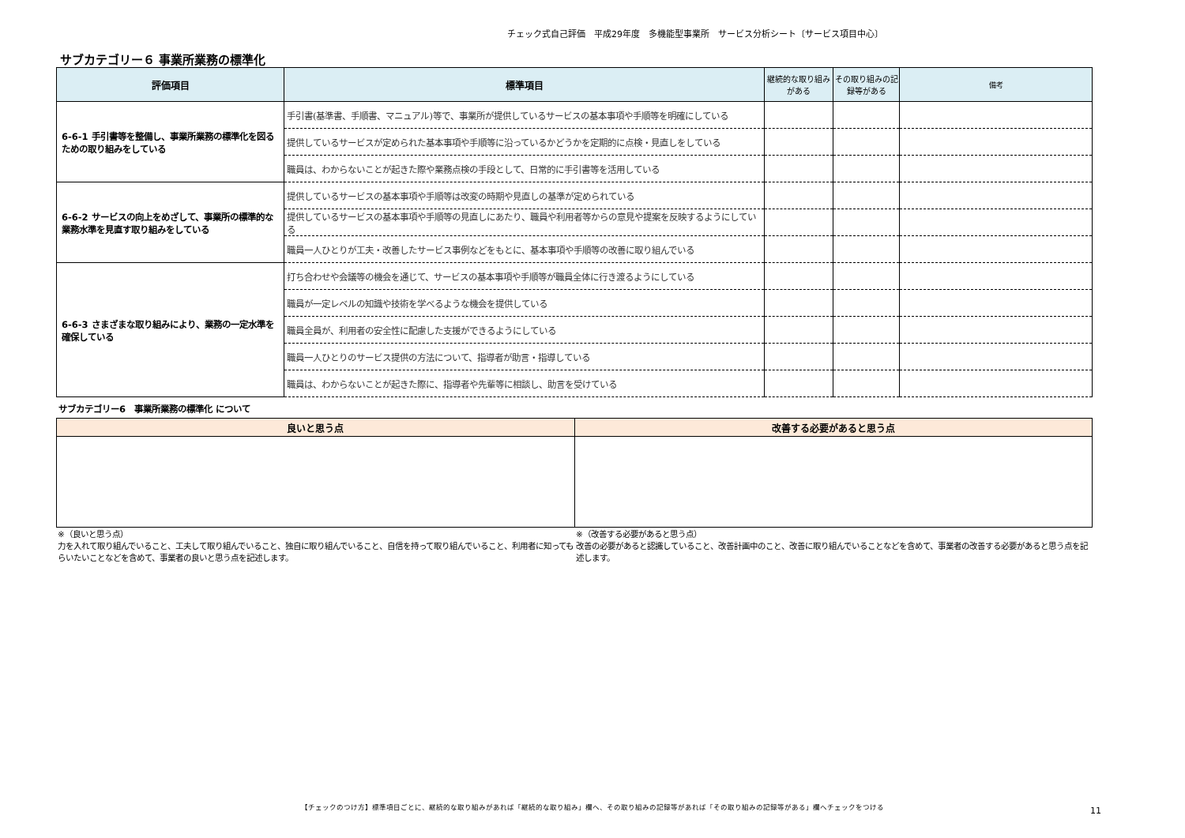チェック式自己評価　平成29年度　多機能型事業所　サービス分析シート〔サービス項目中心〕
サブカテゴリー６ 事業所業務の標準化
| 評価項目 | 標準項目 | 継続的な取り組みがある | その取り組みの記録等がある | 備考 |
| --- | --- | --- | --- | --- |
| 6-6-1 手引書等を整備し、事業所業務の標準化を図るための取り組みをしている | 手引書(基準書、手順書、マニュアル)等で、事業所が提供しているサービスの基本事項や手順等を明確にしている | | | |
| | 提供しているサービスが定められた基本事項や手順等に沿っているかどうかを定期的に点検・見直しをしている | | | |
| | 職員は、わからないことが起きた際や業務点検の手段として、日常的に手引書等を活用している | | | |
| 6-6-2 サービスの向上をめざして、事業所の標準的な業務水準を見直す取り組みをしている | 提供しているサービスの基本事項や手順等は改変の時期や見直しの基準が定められている | | | |
| | 提供しているサービスの基本事項や手順等の見直しにあたり、職員や利用者等からの意見や提案を反映するようにしている | | | |
| | 職員一人ひとりが工夫・改善したサービス事例などをもとに、基本事項や手順等の改善に取り組んでいる | | | |
| 6-6-3 さまざまな取り組みにより、業務の一定水準を確保している | 打ち合わせや会議等の機会を通じて、サービスの基本事項や手順等が職員全体に行き渡るようにしている | | | |
| | 職員が一定レベルの知識や技術を学べるような機会を提供している | | | |
| | 職員全員が、利用者の安全性に配慮した支援ができるようにしている | | | |
| | 職員一人ひとりのサービス提供の方法について、指導者が助言・指導している | | | |
| | 職員は、わからないことが起きた際に、指導者や先輩等に相談し、助言を受けている | | | |
サブカテゴリー6　事業所業務の標準化 について
| 良いと思う点 | 改善する必要があると思う点 |
| --- | --- |
※（良いと思う点）
力を入れて取り組んでいること、工夫して取り組んでいること、独自に取り組んでいること、自信を持って取り組んでいること、利用者に知ってもらいたいことなどを含めて、事業者の良いと思う点を記述します。
※（改善する必要があると思う点）
改善の必要があると認識していること、改善計画中のこと、改善に取り組んでいることなどを含めて、事業者の改善する必要があると思う点を記述します。
【チェックのつけ方】標準項目ごとに、継続的な取り組みがあれば「継続的な取り組み」欄へ、その取り組みの記録等があれば「その取り組みの記録等がある」欄へチェックをつける 11